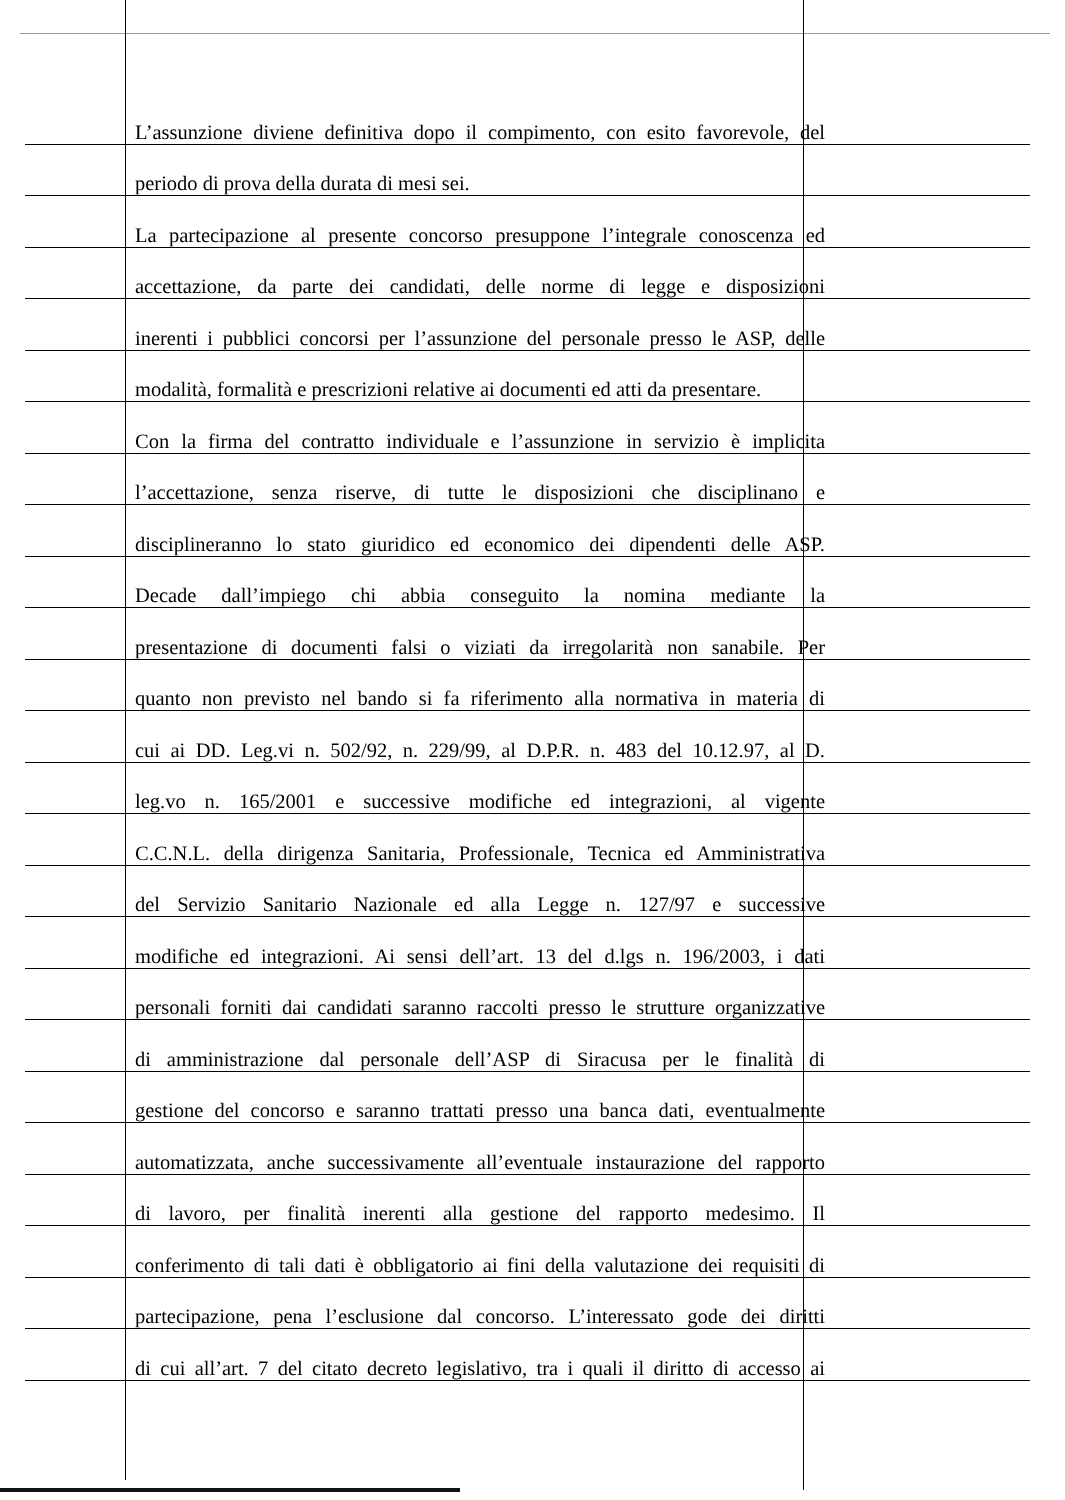L’assunzione diviene definitiva dopo il compimento, con esito favorevole, del
periodo di prova della durata di mesi sei.
La partecipazione al presente concorso presuppone l’integrale conoscenza ed
accettazione, da parte dei candidati, delle norme di legge e disposizioni
inerenti i pubblici concorsi per l’assunzione del personale presso le ASP, delle
modalità, formalità e prescrizioni relative ai documenti ed atti da presentare.
Con la firma del contratto individuale e l’assunzione in servizio è implicita
l’accettazione, senza riserve, di tutte le disposizioni che disciplinano e
disciplineranno lo stato giuridico ed economico dei dipendenti delle ASP.
Decade dall’impiego chi abbia conseguito la nomina mediante la
presentazione di documenti falsi o viziati da irregolarità non sanabile. Per
quanto non previsto nel bando si fa riferimento alla normativa in materia di
cui ai DD. Leg.vi n. 502/92, n. 229/99, al D.P.R. n. 483 del 10.12.97, al D.
leg.vo n. 165/2001 e successive modifiche ed integrazioni, al vigente
C.C.N.L. della dirigenza Sanitaria, Professionale, Tecnica ed Amministrativa
del Servizio Sanitario Nazionale ed alla Legge n. 127/97 e successive
modifiche ed integrazioni. Ai sensi dell’art. 13 del d.lgs n. 196/2003, i dati
personali forniti dai candidati saranno raccolti presso le strutture organizzative
di amministrazione dal personale dell’ASP di Siracusa per le finalità di
gestione del concorso e saranno trattati presso una banca dati, eventualmente
automatizzata, anche successivamente all’eventuale instaurazione del rapporto
di lavoro, per finalità inerenti alla gestione del rapporto medesimo. Il
conferimento di tali dati è obbligatorio ai fini della valutazione dei requisiti di
partecipazione, pena l’esclusione dal concorso. L’interessato gode dei diritti
di cui all’art. 7 del citato decreto legislativo, tra i quali il diritto di accesso ai